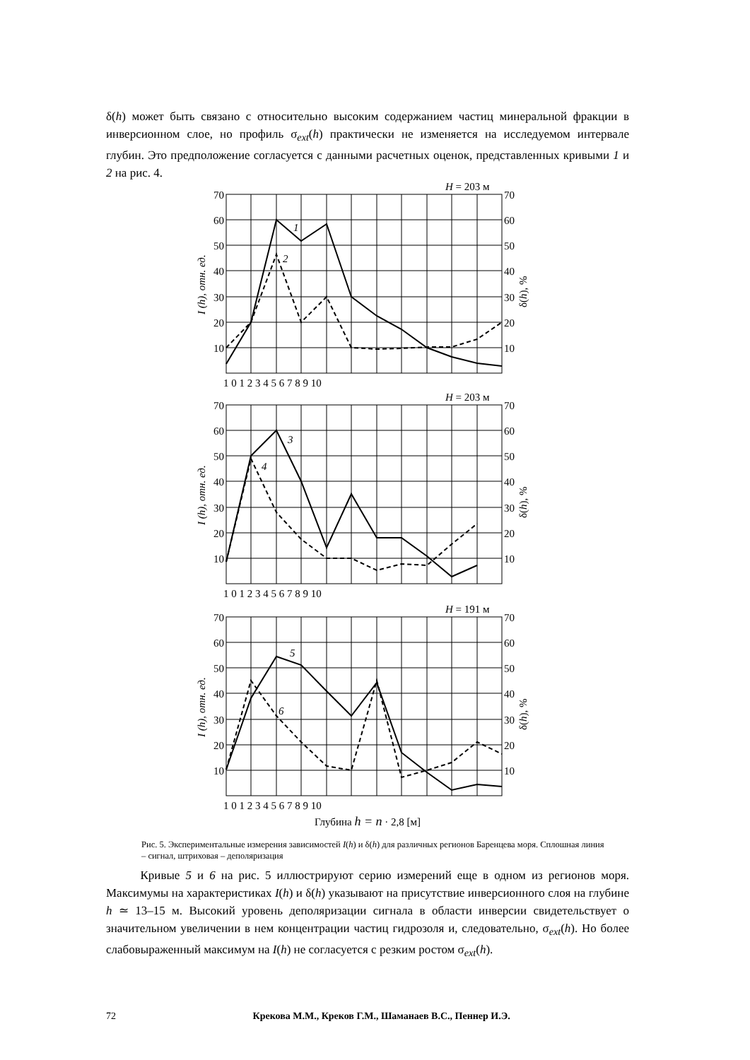δ(h) может быть связано с относительно высоким содержанием частиц минеральной фракции в инверсионном слое, но профиль σ<sub>ext</sub>(h) практически не изменяется на исследуемом интервале глубин. Это предположение согласуется с данными расчетных оценок, представленных кривыми 1 и 2 на рис. 4.
70
60
50
40
30
20
10
70
60
50
40
30
20
10
70
60
50
40
30
20
10
70
60
50
40
30
20
10
70
60
50
40
30
20
10
70
60
50
40
30
20
10
H = 203 м
H = 203 м
H = 191 м
1 0 1 2 3 4 5 6 7 8 9 10
1 0 1 2 3 4 5 6 7 8 9 10
1 0 1 2 3 4 5 6 7 8 9 10
Глубина h = n · 2,8 [м]
1
2
3
4
5
6
I (h), отн. ед.
δ(h), %
I (h), отн. ед.
δ(h), %
I (h), отн. ед.
δ(h), %
Рис. 5. Экспериментальные измерения зависимостей I(h) и δ(h) для различных регионов Баренцева моря. Сплошная линия – сигнал, штриховая – деполяризация
Кривые 5 и 6 на рис. 5 иллюстрируют серию измерений еще в одном из регионов моря. Максимумы на характеристиках I(h) и δ(h) указывают на присутствие инверсионного слоя на глубине h ≃ 13–15 м. Высокий уровень деполяризации сигнала в области инверсии свидетельствует о значительном увеличении в нем концентрации частиц гидрозоля и, следовательно, σ<sub>ext</sub>(h). Но более слабовыраженный максимум на I(h) не согласуется с резким ростом σ<sub>ext</sub>(h).
72 Крекова М.М., Креков Г.М., Шаманаев В.С., Пеннер И.Э.